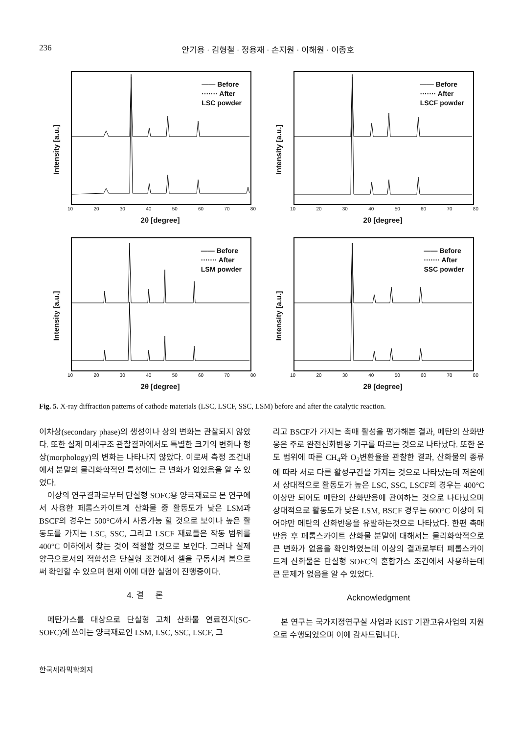236 안기용 · 김형철 · 정용재 · 손지원 · 이해원 · 이종호
Intensity [a.u.]
—— Before
······· After
LSC powder
10 20 30 40 50 60 70 80
2θ [degree]
Intensity [a.u.]
—— Before
······· After
LSCF powder
10 20 30 40 50 60 70 80
2θ [degree]
Intensity [a.u.]
—— Before
······· After
LSM powder
10 20 30 40 50 60 70 80
2θ [degree]
Intensity [a.u.]
—— Before
······· After
SSC powder
10 20 30 40 50 60 70 80
2θ [degree]
Fig. 5. X-ray diffraction patterns of cathode materials (LSC, LSCF, SSC, LSM) before and after the catalytic reaction.
이차상(secondary phase)의 생성이나 상의 변화는 관찰되지 않았다. 또한 실제 미세구조 관찰결과에서도 특별한 크기의 변화나 형상(morphology)의 변화는 나타나지 않았다. 이로써 측정 조건내에서 분말의 물리화학적인 특성에는 큰 변화가 없었음을 알 수 있었다.
이상의 연구결과로부터 단실형 SOFC용 양극재료로 본 연구에서 사용한 페롭스카이트계 산화물 중 활동도가 낮은 LSM과 BSCF의 경우는 500°C까지 사용가능 할 것으로 보이나 높은 활동도를 가지는 LSC, SSC, 그리고 LSCF 재료들은 작동 범위를 400°C 이하에서 찾는 것이 적절할 것으로 보인다. 그러나 실제 양극으로서의 적합성은 단실형 조건에서 셀을 구동시켜 봄으로써 확인할 수 있으며 현재 이에 대한 실험이 진행중이다.
4. 결 론
메탄가스를 대상으로 단실형 고체 산화물 연료전지(SC-SOFC)에 쓰이는 양극재료인 LSM, LSC, SSC, LSCF, 그
리고 BSCF가 가지는 촉매 활성을 평가해본 결과, 메탄의 산화반응은 주로 완전산화반응 기구를 따르는 것으로 나타났다. 또한 온도 범위에 따른 CH<sub>4</sub>와 O<sub>2</sub>변환율을 관찰한 결과, 산화물의 종류에 따라 서로 다른 활성구간을 가지는 것으로 나타났는데 저온에서 상대적으로 활동도가 높은 LSC, SSC, LSCF의 경우는 400°C 이상만 되어도 메탄의 산화반응에 관여하는 것으로 나타났으며 상대적으로 활동도가 낮은 LSM, BSCF 경우는 600°C 이상이 되어야만 메탄의 산화반응을 유발하는것으로 나타났다. 한편 촉매반응 후 페롭스카이트 산화물 분말에 대해서는 물리화학적으로 큰 변화가 없음을 확인하였는데 이상의 결과로부터 페롭스카이트계 산화물은 단실형 SOFC의 혼합가스 조건에서 사용하는데 큰 문제가 없음을 알 수 있었다.
Acknowledgment
본 연구는 국가지정연구실 사업과 KIST 기관고유사업의 지원으로 수행되었으며 이에 감사드립니다.
한국세라믹학회지